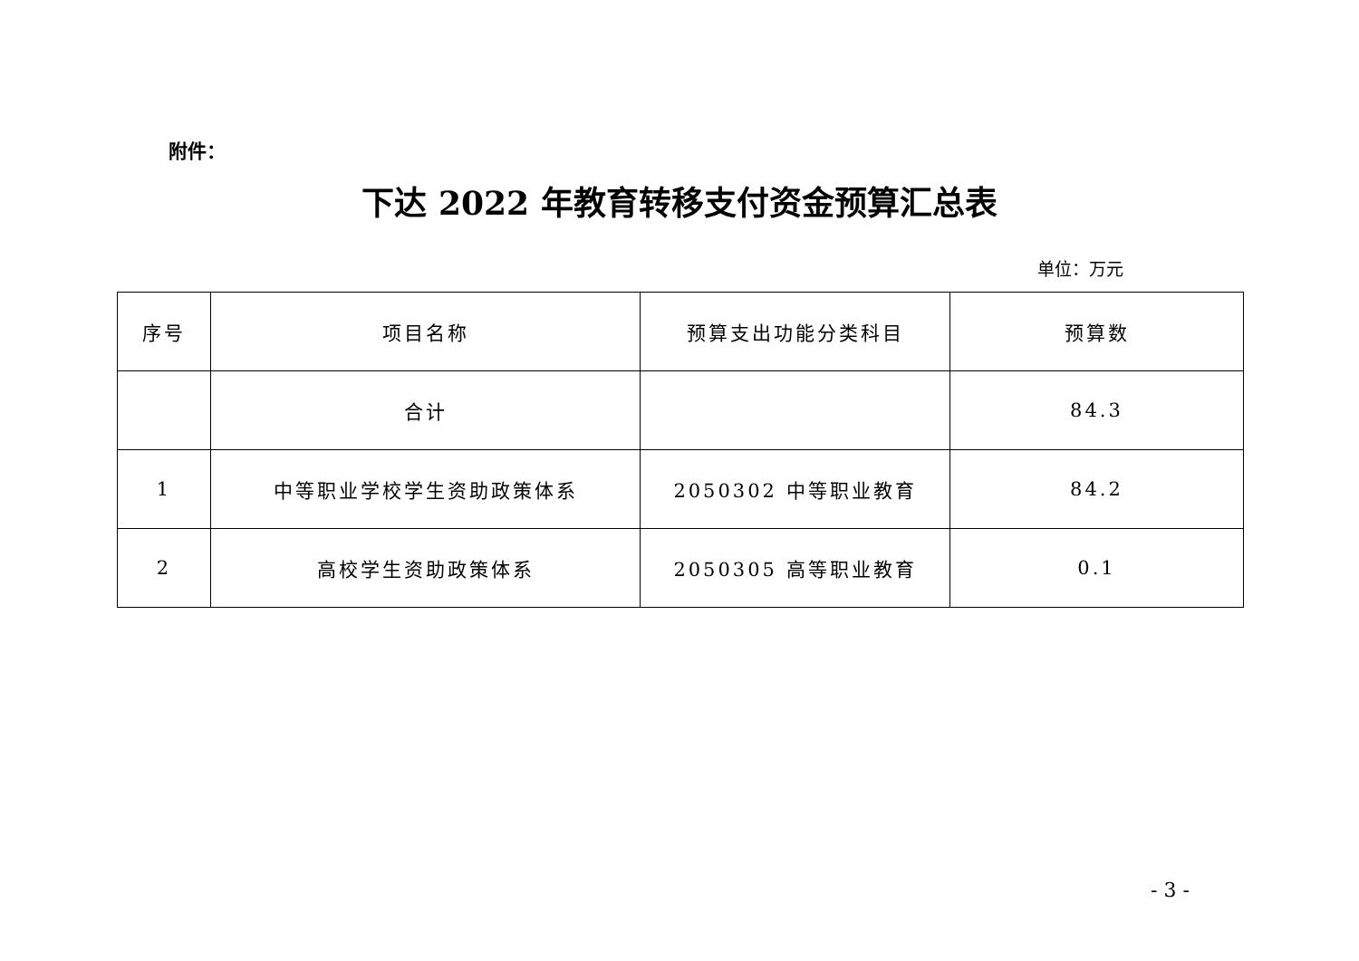附件：
下达 2022 年教育转移支付资金预算汇总表
单位：万元
| 序号 | 项目名称 | 预算支出功能分类科目 | 预算数 |
| --- | --- | --- | --- |
| | 合计 | | 84.3 |
| 1 | 中等职业学校学生资助政策体系 | 2050302 中等职业教育 | 84.2 |
| 2 | 高校学生资助政策体系 | 2050305 高等职业教育 | 0.1 |
- 3 -